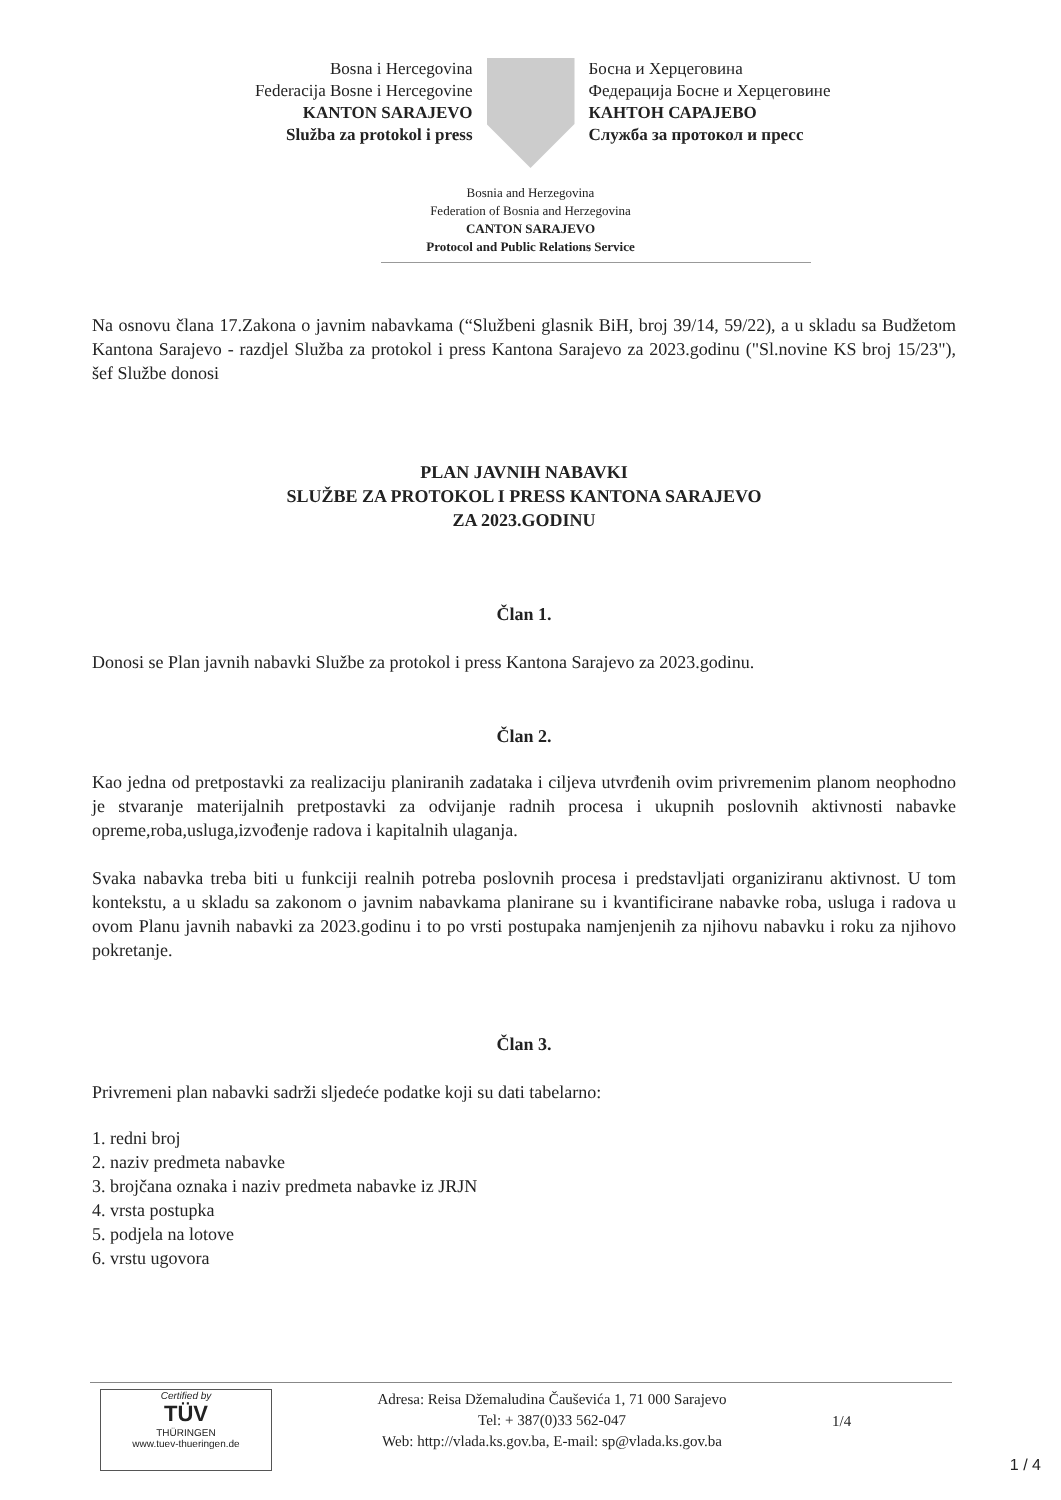Bosna i Hercegovina
Federacija Bosne i Hercegovine
KANTON SARAJEVO
Služba za protokol i press
Босна и Херцеговина
Федерација Босне и Херцеговине
КАНТОН САРАЈЕВО
Служба за протокол и пресс
Bosnia and Herzegovina
Federation of Bosnia and Herzegovina
CANTON SARAJEVO
Protocol and Public Relations Service
Na osnovu člana 17.Zakona o javnim nabavkama (“Službeni glasnik BiH, broj 39/14, 59/22), a u skladu sa Budžetom Kantona Sarajevo - razdjel Služba za protokol i press Kantona Sarajevo za 2023.godinu ("Sl.novine KS broj 15/23"), šef Službe donosi
PLAN JAVNIH NABAVKI
SLUŽBE ZA PROTOKOL I PRESS KANTONA SARAJEVO
ZA 2023.GODINU
Član 1.
Donosi se Plan javnih nabavki Službe za protokol i press Kantona Sarajevo za 2023.godinu.
Član 2.
Kao jedna od pretpostavki za realizaciju planiranih zadataka i ciljeva utvrđenih ovim privremenim planom neophodno je stvaranje materijalnih pretpostavki za odvijanje radnih procesa i ukupnih poslovnih aktivnosti nabavke opreme,roba,usluga,izvođenje radova i kapitalnih ulaganja.
Svaka nabavka treba biti u funkciji realnih potreba poslovnih procesa i predstavljati organiziranu aktivnost. U tom kontekstu, a u skladu sa zakonom o javnim nabavkama planirane su i kvantificirane nabavke roba, usluga i radova u ovom Planu javnih nabavki za 2023.godinu i to po vrsti postupaka namjenjenih za njihovu nabavku i roku za njihovo pokretanje.
Član 3.
Privremeni plan nabavki sadrži sljedeće podatke koji su dati tabelarno:
1. redni broj
2. naziv predmeta nabavke
3. brojčana oznaka i naziv predmeta nabavke iz JRJN
4. vrsta postupka
5. podjela na lotove
6. vrstu ugovora
Certified by
TÜV
THÜRINGEN
www.tuev-thueringen.de
Adresa: Reisa Džemaludina Čauševića 1, 71 000 Sarajevo
Tel: + 387(0)33 562-047
Web: http://vlada.ks.gov.ba, E-mail: sp@vlada.ks.gov.ba
1/4
1 / 4